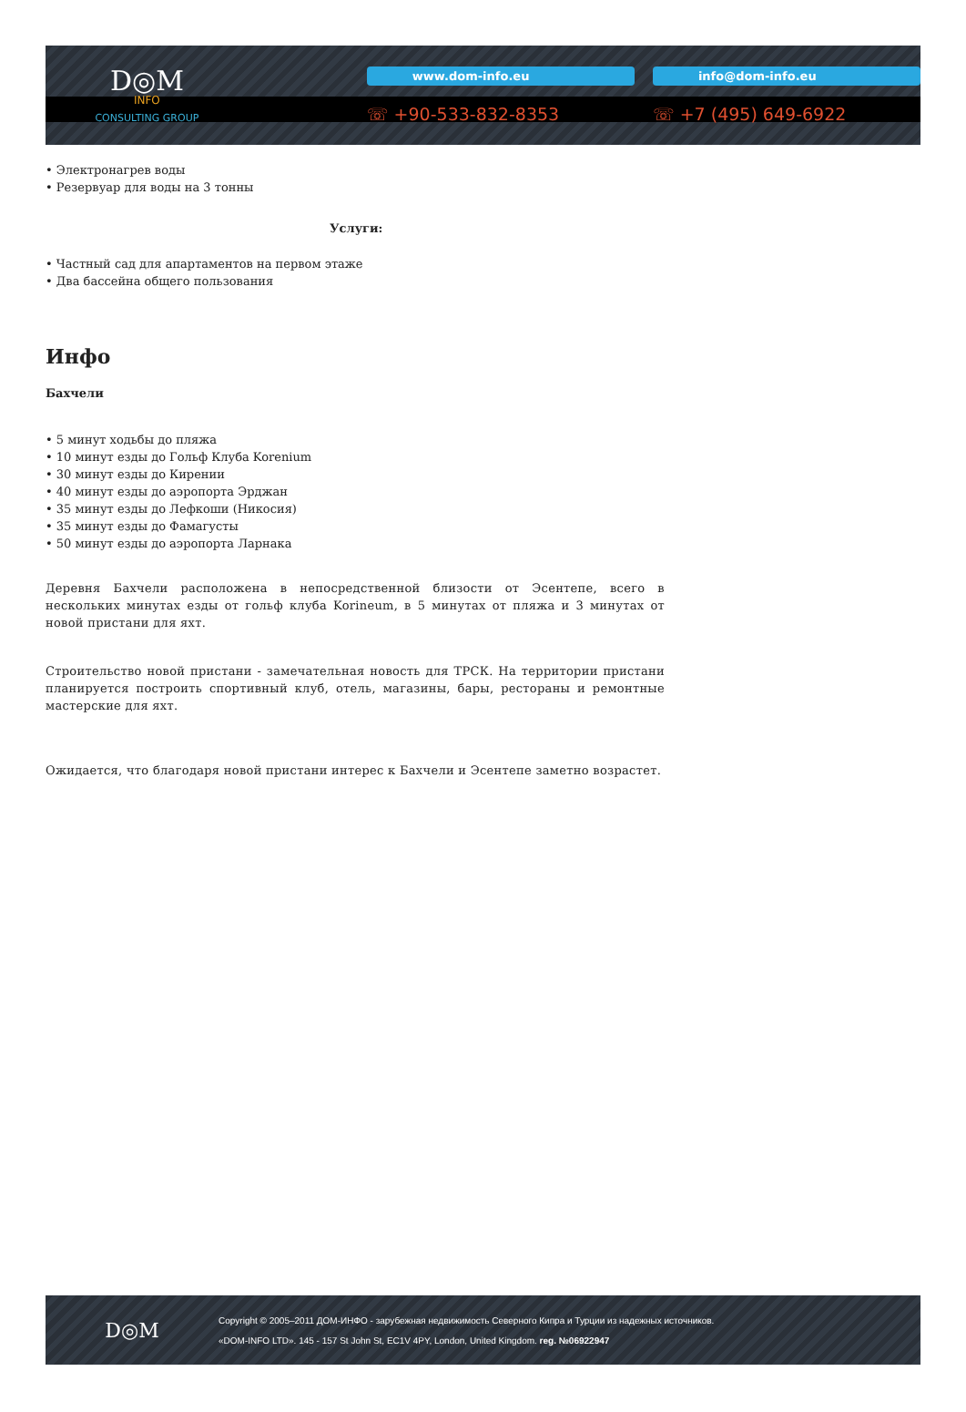D◎M
INFO
CONSULTING GROUP
www.dom-info.eu
☏ +90-533-832-8353
info@dom-info.eu
☏ +7 (495) 649-6922
• Электронагрев воды
• Резервуар для воды на 3 тонны
Услуги:
• Частный сад для апартаментов на первом этаже
• Два бассейна общего пользования
Инфо
Бахчели
• 5 минут ходьбы до пляжа
• 10 минут езды до Гольф Клуба Korenium
• 30 минут езды до Кирении
• 40 минут езды до аэропорта Эрджан
• 35 минут езды до Лефкоши (Никосия)
• 35 минут езды до Фамагусты
• 50 минут езды до аэропорта Ларнака
Деревня Бахчели расположена в непосредственной близости от Эсентепе, всего в нескольких минутах езды от гольф клуба Korineum, в 5 минутах от пляжа и 3 минутах от новой пристани для яхт.
Строительство новой пристани - замечательная новость для ТРСК. На территории пристани планируется построить спортивный клуб, отель, магазины, бары, рестораны и ремонтные мастерские для яхт.
Ожидается, что благодаря новой пристани интерес к Бахчели и Эсентепе заметно возрастет.
D◎M
Copyright © 2005–2011 ДОМ-ИНФО - зарубежная недвижимость Северного Кипра и Турции из надежных источников.
«DOM-INFO LTD». 145 - 157 St John St, EC1V 4PY, London, United Kingdom. reg. №06922947